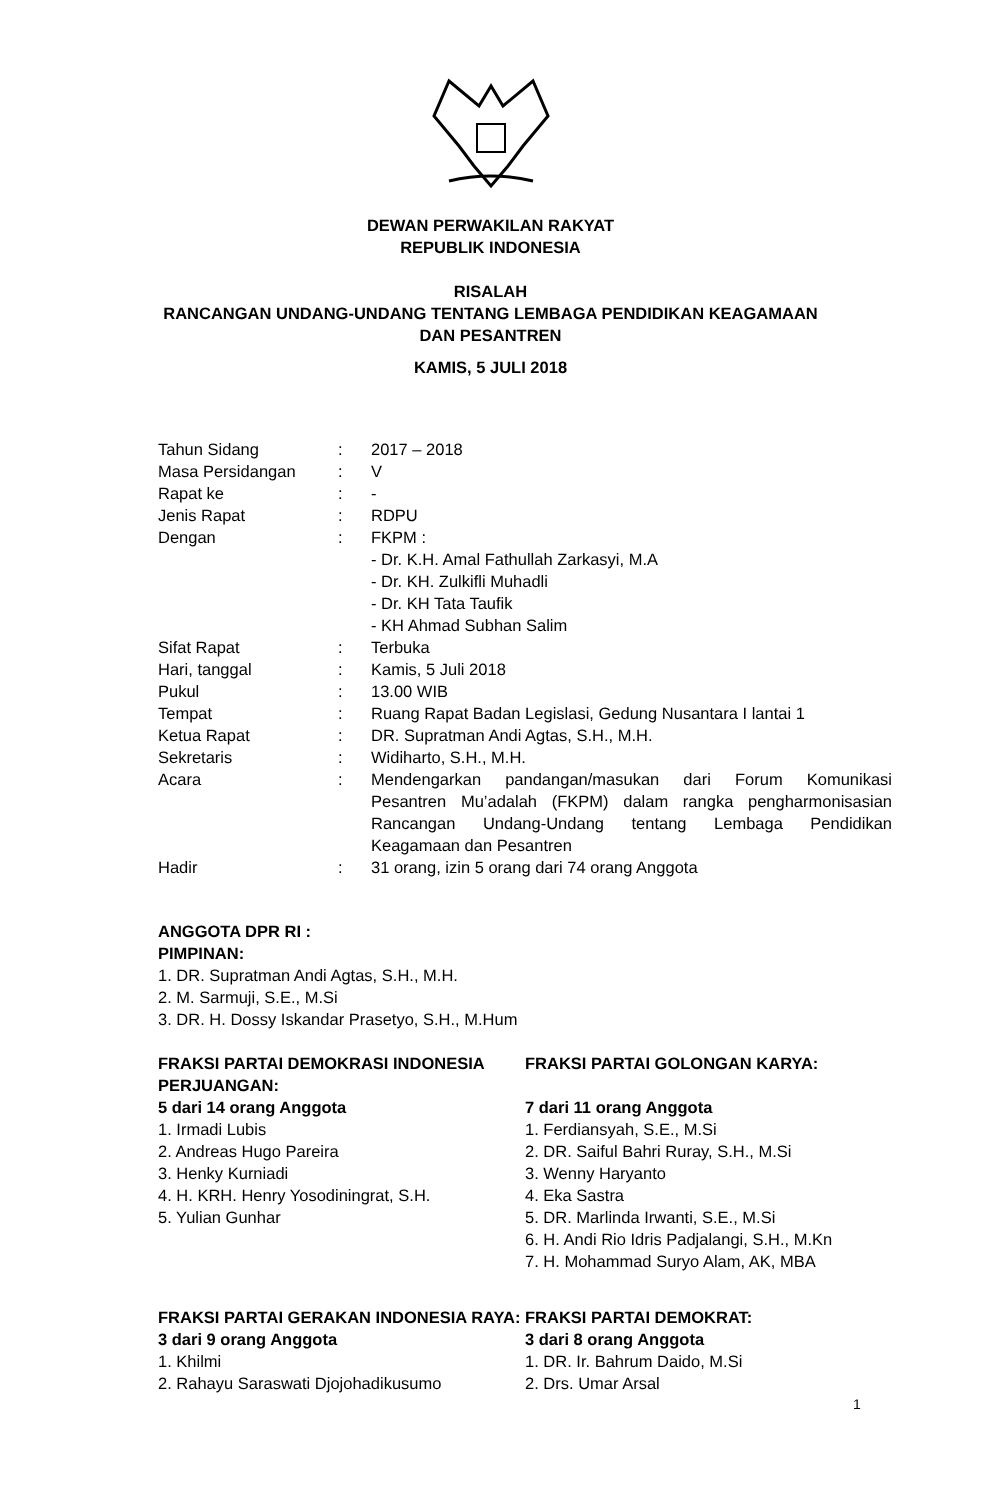DEWAN PERWAKILAN RAKYAT
REPUBLIK INDONESIA
RISALAH
RANCANGAN UNDANG-UNDANG TENTANG LEMBAGA PENDIDIKAN KEAGAMAAN
DAN PESANTREN
KAMIS, 5 JULI 2018
Tahun Sidang: 2017 – 2018
Masa Persidangan: V
Rapat ke: -
Jenis Rapat: RDPU
Dengan: FKPM :
- Dr. K.H. Amal Fathullah Zarkasyi, M.A
- Dr. KH. Zulkifli Muhadli
- Dr. KH Tata Taufik
- KH Ahmad Subhan Salim
Sifat Rapat: Terbuka
Hari, tanggal: Kamis, 5 Juli 2018
Pukul: 13.00 WIB
Tempat: Ruang Rapat Badan Legislasi, Gedung Nusantara I lantai 1
Ketua Rapat: DR. Supratman Andi Agtas, S.H., M.H.
Sekretaris: Widiharto, S.H., M.H.
Acara: Mendengarkan pandangan/masukan dari Forum Komunikasi Pesantren Mu’adalah (FKPM) dalam rangka pengharmonisasian Rancangan Undang-Undang tentang Lembaga Pendidikan Keagamaan dan Pesantren
Hadir: 31 orang, izin 5 orang dari 74 orang Anggota
ANGGOTA DPR RI :
PIMPINAN:
1. DR. Supratman Andi Agtas, S.H., M.H.
2. M. Sarmuji, S.E., M.Si
3. DR. H. Dossy Iskandar Prasetyo, S.H., M.Hum
FRAKSI PARTAI DEMOKRASI INDONESIA PERJUANGAN:
5 dari 14 orang Anggota
1. Irmadi Lubis
2. Andreas Hugo Pareira
3. Henky Kurniadi
4. H. KRH. Henry Yosodiningrat, S.H.
5. Yulian Gunhar
FRAKSI PARTAI GOLONGAN KARYA:
7 dari 11 orang Anggota
1. Ferdiansyah, S.E., M.Si
2. DR. Saiful Bahri Ruray, S.H., M.Si
3. Wenny Haryanto
4. Eka Sastra
5. DR. Marlinda Irwanti, S.E., M.Si
6. H. Andi Rio Idris Padjalangi, S.H., M.Kn
7. H. Mohammad Suryo Alam, AK, MBA
FRAKSI PARTAI GERAKAN INDONESIA RAYA:
3 dari 9 orang Anggota
1. Khilmi
2. Rahayu Saraswati Djojohadikusumo
FRAKSI PARTAI DEMOKRAT:
3 dari 8 orang Anggota
1. DR. Ir. Bahrum Daido, M.Si
2. Drs. Umar Arsal
1